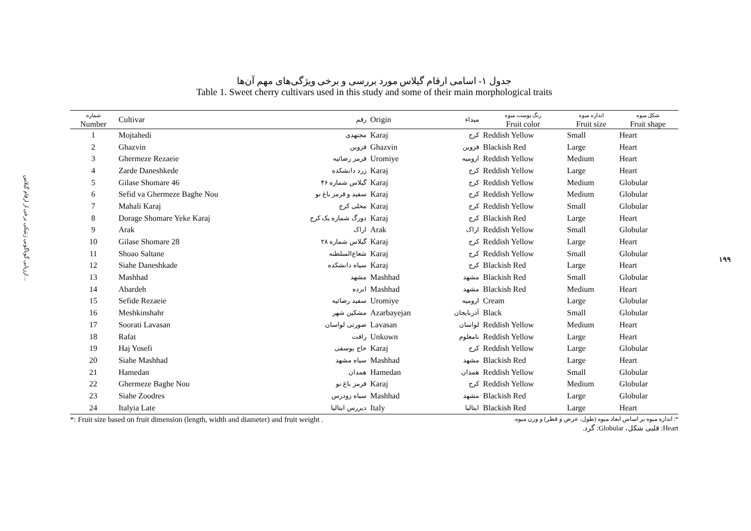ارزیابی گوناگونی ژنتیکی برخی از ارقام گیلاس ...
۱۹۹
جدول ۱- اسامی ارقام گیلاس مورد بررسی و برخی ویژگی‌های مهم آن‌ها
Table 1. Sweet cherry cultivars used in this study and some of their main morphological traits
| شماره Number | Cultivar | رقم | Origin | مبداء | رنگ پوست میوه Fruit color | اندازه میوه Fruit size | شکل میوه Fruit shape |
| --- | --- | --- | --- | --- | --- | --- | --- |
| 1 | Mojtahedi | مجتهدی | Karaj | کرج | Reddish Yellow | Small | Heart |
| 2 | Ghazvin | قزوین | Ghazvin | قزوین | Blackish Red | Large | Heart |
| 3 | Ghermeze Rezaeie | قرمز رضائیه | Uromiye | ارومیه | Reddish Yellow | Medium | Heart |
| 4 | Zarde Daneshkede | زرد دانشکده | Karaj | کرج | Reddish Yellow | Large | Heart |
| 5 | Gilase Shomare 46 | گیلاس شماره ۴۶ | Karaj | کرج | Reddish Yellow | Medium | Globular |
| 6 | Sefid va Ghermeze Baghe Nou | سفید و قرمز باغ نو | Karaj | کرج | Reddish Yellow | Medium | Globular |
| 7 | Mahali Karaj | محلی کرج | Karaj | کرج | Reddish Yellow | Small | Globular |
| 8 | Dorage Shomare Yeke Karaj | دورگ شماره یک کرج | Karaj | کرج | Blackish Red | Large | Heart |
| 9 | Arak | اراک | Arak | اراک | Reddish Yellow | Small | Globular |
| 10 | Gilase Shomare 28 | گیلاس شماره ۲۸ | Karaj | کرج | Reddish Yellow | Large | Heart |
| 11 | Shoao Saltane | شعاع‌السلطنه | Karaj | کرج | Reddish Yellow | Small | Globular |
| 12 | Siahe Daneshkade | سیاه دانشکده | Karaj | کرج | Blackish Red | Large | Heart |
| 13 | Mashhad | مشهد | Mashhad | مشهد | Blackish Red | Small | Globular |
| 14 | Abardeh | ابرده | Mashhad | مشهد | Blackish Red | Medium | Heart |
| 15 | Sefide Rezaeie | سفید رضائیه | Uromiye | ارومیه | Cream | Large | Globular |
| 16 | Meshkinshahr | مشکین شهر | Azarbayejan | آذربایجان | Black | Small | Globular |
| 17 | Soorati Lavasan | صورتی لواسان | Lavasan | لواسان | Reddish Yellow | Medium | Heart |
| 18 | Rafat | رافت | Unkown | نامعلوم | Reddish Yellow | Large | Heart |
| 19 | Haj Yosefi | حاج یوسفی | Karaj | کرج | Reddish Yellow | Large | Globular |
| 20 | Siahe Mashhad | سیاه مشهد | Mashhad | مشهد | Blackish Red | Large | Heart |
| 21 | Hamedan | همدان | Hamedan | همدان | Reddish Yellow | Small | Globular |
| 22 | Ghermeze Baghe Nou | قرمز باغ نو | Karaj | کرج | Reddish Yellow | Medium | Globular |
| 23 | Siahe Zoodres | سیاه زودرس | Mashhad | مشهد | Blackish Red | Large | Globular |
| 24 | Italyia Late | دیررس ایتالیا | Italy | ایتالیا | Blackish Red | Large | Heart |
*: Fruit size based on fruit dimension (length, width and diameter) and fruit weight . *: اندازه میوه بر اساس ابعاد میوه (طول، عرض و قطر) و وزن میوه.
Heart: قلبی شکل، Globular: گرد.